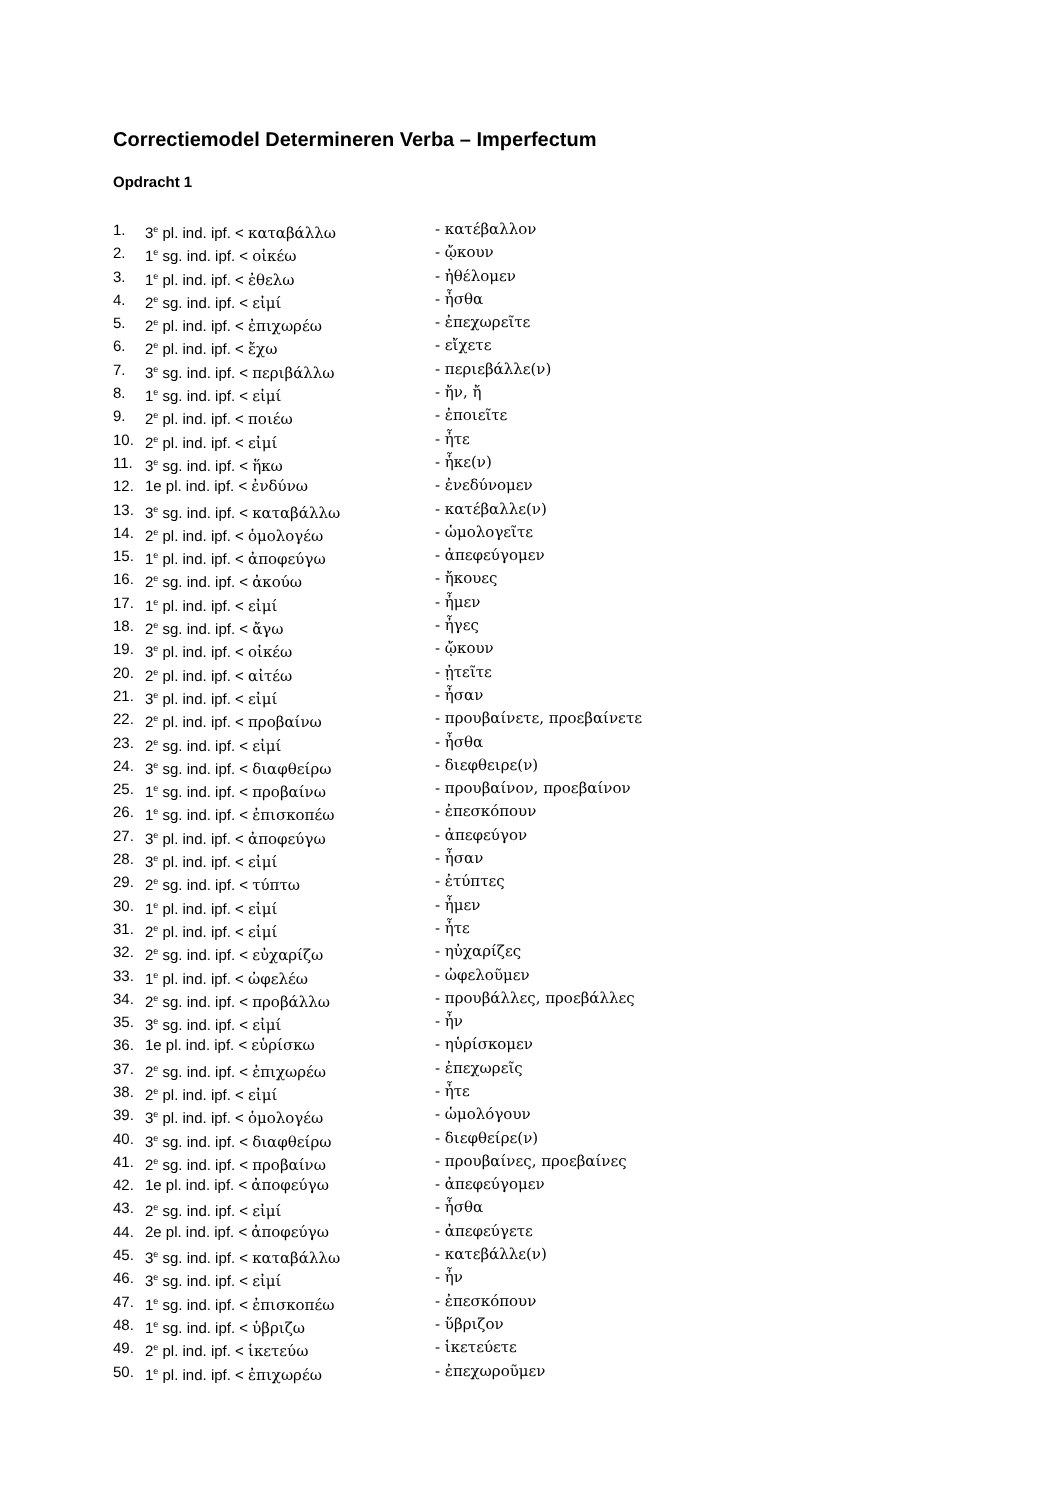Correctiemodel Determineren Verba – Imperfectum
Opdracht 1
1. 3<sup>e</sup> pl. ind. ipf. < καταβάλλω - κατέβαλλον
2. 1<sup>e</sup> sg. ind. ipf. < οἰκέω - ᾤκουν
3. 1<sup>e</sup> pl. ind. ipf. < ἐθελω - ἠθέλομεν
4. 2<sup>e</sup> sg. ind. ipf. < εἰμί - ἦσθα
5. 2<sup>e</sup> pl. ind. ipf. < ἐπιχωρέω - ἐπεχωρεῖτε
6. 2<sup>e</sup> pl. ind. ipf. < ἔχω - εἴχετε
7. 3<sup>e</sup> sg. ind. ipf. < περιβάλλω - περιεβάλλε(ν)
8. 1<sup>e</sup> sg. ind. ipf. < εἰμί - ἤν, ἤ
9. 2<sup>e</sup> pl. ind. ipf. < ποιέω - ἐποιεῖτε
10. 2<sup>e</sup> pl. ind. ipf. < εἰμί - ἦτε
11. 3<sup>e</sup> sg. ind. ipf. < ἥκω - ἧκε(ν)
12. 1e pl. ind. ipf. < ἐνδύνω - ἐνεδύνομεν
13. 3<sup>e</sup> sg. ind. ipf. < καταβάλλω - κατέβαλλε(ν)
14. 2<sup>e</sup> pl. ind. ipf. < ὁμολογέω - ὡμολογεῖτε
15. 1<sup>e</sup> pl. ind. ipf. < ἀποφεύγω - ἀπεφεύγομεν
16. 2<sup>e</sup> sg. ind. ipf. < ἀκούω - ἤκουες
17. 1<sup>e</sup> pl. ind. ipf. < εἰμί - ἦμεν
18. 2<sup>e</sup> sg. ind. ipf. < ἄγω - ἦγες
19. 3<sup>e</sup> pl. ind. ipf. < οἰκέω - ᾤκουν
20. 2<sup>e</sup> pl. ind. ipf. < αἰτέω - ᾐτεῖτε
21. 3<sup>e</sup> pl. ind. ipf. < εἰμί - ἦσαν
22. 2<sup>e</sup> pl. ind. ipf. < προβαίνω - προυβαίνετε, προεβαίνετε
23. 2<sup>e</sup> sg. ind. ipf. < εἰμί - ἦσθα
24. 3<sup>e</sup> sg. ind. ipf. < διαφθείρω - διεφθειρε(ν)
25. 1<sup>e</sup> sg. ind. ipf. < προβαίνω - προυβαίνον, προεβαίνον
26. 1<sup>e</sup> sg. ind. ipf. < ἐπισκοπέω - ἐπεσκόπουν
27. 3<sup>e</sup> pl. ind. ipf. < ἀποφεύγω - ἀπεφεύγον
28. 3<sup>e</sup> pl. ind. ipf. < εἰμί - ἦσαν
29. 2<sup>e</sup> sg. ind. ipf. < τύπτω - ἐτύπτες
30. 1<sup>e</sup> pl. ind. ipf. < εἰμί - ἦμεν
31. 2<sup>e</sup> pl. ind. ipf. < εἰμί - ἦτε
32. 2<sup>e</sup> sg. ind. ipf. < εὐχαρίζω - ηὐχαρίζες
33. 1<sup>e</sup> pl. ind. ipf. < ὠφελέω - ὠφελοῦμεν
34. 2<sup>e</sup> sg. ind. ipf. < προβάλλω - προυβάλλες, προεβάλλες
35. 3<sup>e</sup> sg. ind. ipf. < εἰμί - ἦν
36. 1e pl. ind. ipf. < εὑρίσκω - ηὑρίσκομεν
37. 2<sup>e</sup> sg. ind. ipf. < ἐπιχωρέω - ἐπεχωρεῖς
38. 2<sup>e</sup> pl. ind. ipf. < εἰμί - ἦτε
39. 3<sup>e</sup> pl. ind. ipf. < ὁμολογέω - ὡμολόγουν
40. 3<sup>e</sup> sg. ind. ipf. < διαφθείρω - διεφθείρε(ν)
41. 2<sup>e</sup> sg. ind. ipf. < προβαίνω - προυβαίνες, προεβαίνες
42. 1e pl. ind. ipf. < ἀποφεύγω - ἀπεφεύγομεν
43. 2<sup>e</sup> sg. ind. ipf. < εἰμί - ἦσθα
44. 2e pl. ind. ipf. < ἀποφεύγω - ἀπεφεύγετε
45. 3<sup>e</sup> sg. ind. ipf. < καταβάλλω - κατεβάλλε(ν)
46. 3<sup>e</sup> sg. ind. ipf. < εἰμί - ἦν
47. 1<sup>e</sup> sg. ind. ipf. < ἐπισκοπέω - ἐπεσκόπουν
48. 1<sup>e</sup> sg. ind. ipf. < ὑβριζω - ὕβριζον
49. 2<sup>e</sup> pl. ind. ipf. < ἱκετεύω - ἱκετεύετε
50. 1<sup>e</sup> pl. ind. ipf. < ἐπιχωρέω - ἐπεχωροῦμεν